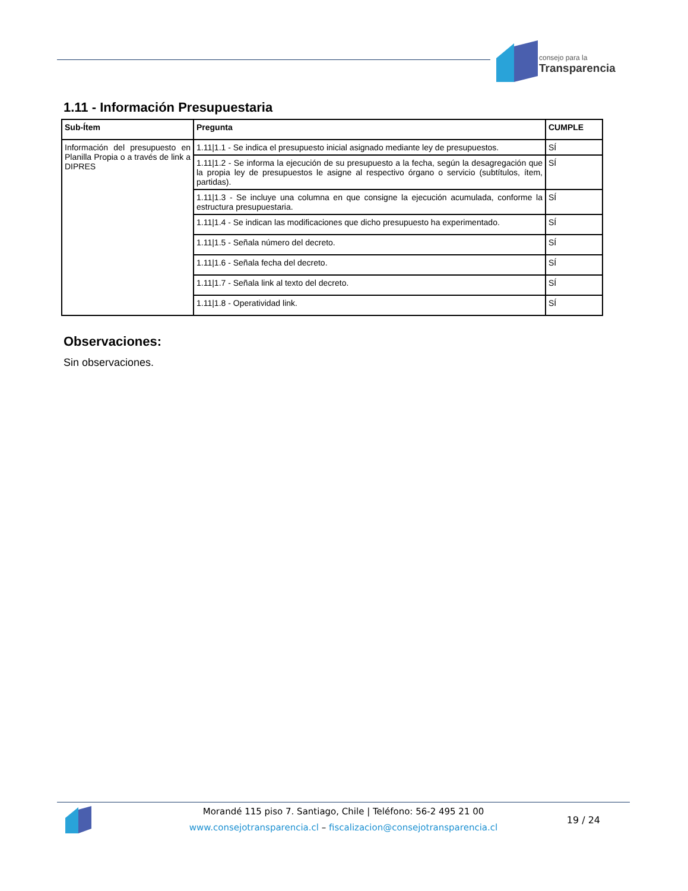consejo para la
Transparencia
1.11 - Información Presupuestaria
| Sub-Ítem | Pregunta | CUMPLE |
| --- | --- | --- |
| Información del presupuesto en Planilla Propia o a través de link a DIPRES | 1.11/1.1 - Se indica el presupuesto inicial asignado mediante ley de presupuestos. | SÍ |
| | 1.11/1.2 - Se informa la ejecución de su presupuesto a la fecha, según la desagregación que la propia ley de presupuestos le asigne al respectivo órgano o servicio (subtítulos, ítem, partidas). | SÍ |
| | 1.11/1.3 - Se incluye una columna en que consigne la ejecución acumulada, conforme la estructura presupuestaria. | SÍ |
| | 1.11/1.4 - Se indican las modificaciones que dicho presupuesto ha experimentado. | SÍ |
| | 1.11/1.5 - Señala número del decreto. | SÍ |
| | 1.11/1.6 - Señala fecha del decreto. | SÍ |
| | 1.11/1.7 - Señala link al texto del decreto. | SÍ |
| | 1.11/1.8 - Operatividad link. | SÍ |
Observaciones:
Sin observaciones.
Morandé 115 piso 7. Santiago, Chile | Teléfono: 56-2 495 21 00
www.consejotransparencia.cl – fiscalizacion@consejotransparencia.cl
19 / 24